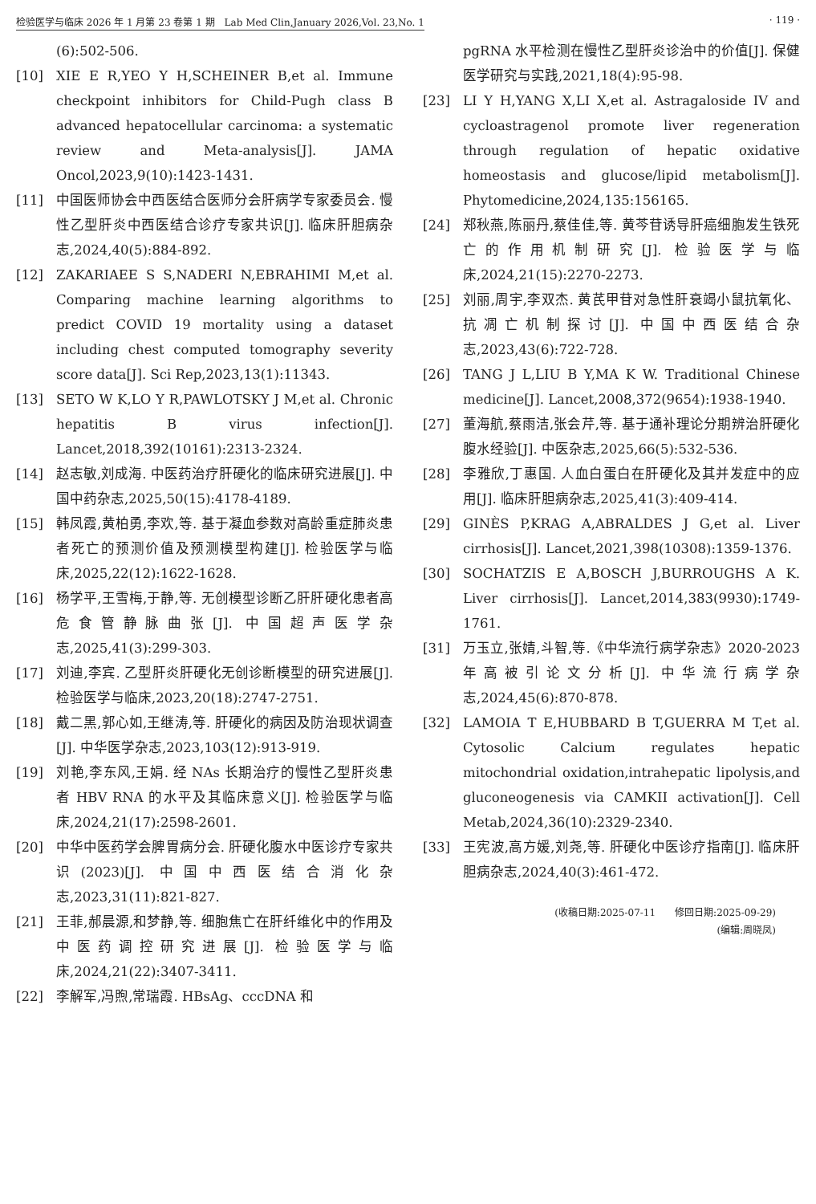检验医学与临床 2026 年 1 月第 23 卷第 1 期　Lab Med Clin,January 2026,Vol. 23,No. 1 · 119 ·
(6):502-506.
[10] XIE E R,YEO Y H,SCHEINER B,et al. Immune checkpoint inhibitors for Child-Pugh class B advanced hepatocellular carcinoma: a systematic review and Meta-analysis[J]. JAMA Oncol,2023,9(10):1423-1431.
[11] 中国医师协会中西医结合医师分会肝病学专家委员会. 慢性乙型肝炎中西医结合诊疗专家共识[J]. 临床肝胆病杂志,2024,40(5):884-892.
[12] ZAKARIAEE S S,NADERI N,EBRAHIMI M,et al. Comparing machine learning algorithms to predict COVID 19 mortality using a dataset including chest computed tomography severity score data[J]. Sci Rep,2023,13(1):11343.
[13] SETO W K,LO Y R,PAWLOTSKY J M,et al. Chronic hepatitis B virus infection[J]. Lancet,2018,392(10161):2313-2324.
[14] 赵志敏,刘成海. 中医药治疗肝硬化的临床研究进展[J]. 中国中药杂志,2025,50(15):4178-4189.
[15] 韩凤霞,黄柏勇,李欢,等. 基于凝血参数对高龄重症肺炎患者死亡的预测价值及预测模型构建[J]. 检验医学与临床,2025,22(12):1622-1628.
[16] 杨学平,王雪梅,于静,等. 无创模型诊断乙肝肝硬化患者高危食管静脉曲张[J]. 中国超声医学杂志,2025,41(3):299-303.
[17] 刘迪,李宾. 乙型肝炎肝硬化无创诊断模型的研究进展[J]. 检验医学与临床,2023,20(18):2747-2751.
[18] 戴二黑,郭心如,王继涛,等. 肝硬化的病因及防治现状调查[J]. 中华医学杂志,2023,103(12):913-919.
[19] 刘艳,李东风,王娟. 经 NAs 长期治疗的慢性乙型肝炎患者 HBV RNA 的水平及其临床意义[J]. 检验医学与临床,2024,21(17):2598-2601.
[20] 中华中医药学会脾胃病分会. 肝硬化腹水中医诊疗专家共识(2023)[J]. 中国中西医结合消化杂志,2023,31(11):821-827.
[21] 王菲,郝晨源,和梦静,等. 细胞焦亡在肝纤维化中的作用及中医药调控研究进展[J]. 检验医学与临床,2024,21(22):3407-3411.
[22] 李解军,冯煦,常瑞霞. HBsAg、cccDNA 和
pgRNA 水平检测在慢性乙型肝炎诊治中的价值[J]. 保健医学研究与实践,2021,18(4):95-98.
[23] LI Y H,YANG X,LI X,et al. Astragaloside IV and cycloastragenol promote liver regeneration through regulation of hepatic oxidative homeostasis and glucose/lipid metabolism[J]. Phytomedicine,2024,135:156165.
[24] 郑秋燕,陈丽丹,蔡佳佳,等. 黄芩苷诱导肝癌细胞发生铁死亡的作用机制研究[J]. 检验医学与临床,2024,21(15):2270-2273.
[25] 刘丽,周宇,李双杰. 黄芪甲苷对急性肝衰竭小鼠抗氧化、抗凋亡机制探讨[J]. 中国中西医结合杂志,2023,43(6):722-728.
[26] TANG J L,LIU B Y,MA K W. Traditional Chinese medicine[J]. Lancet,2008,372(9654):1938-1940.
[27] 董海航,蔡雨洁,张会芹,等. 基于通补理论分期辨治肝硬化腹水经验[J]. 中医杂志,2025,66(5):532-536.
[28] 李雅欣,丁惠国. 人血白蛋白在肝硬化及其并发症中的应用[J]. 临床肝胆病杂志,2025,41(3):409-414.
[29] GINÈS P,KRAG A,ABRALDES J G,et al. Liver cirrhosis[J]. Lancet,2021,398(10308):1359-1376.
[30] SOCHATZIS E A,BOSCH J,BURROUGHS A K. Liver cirrhosis[J]. Lancet,2014,383(9930):1749-1761.
[31] 万玉立,张婧,斗智,等.《中华流行病学杂志》2020-2023 年高被引论文分析[J]. 中华流行病学杂志,2024,45(6):870-878.
[32] LAMOIA T E,HUBBARD B T,GUERRA M T,et al. Cytosolic Calcium regulates hepatic mitochondrial oxidation,intrahepatic lipolysis,and gluconeogenesis via CAMKII activation[J]. Cell Metab,2024,36(10):2329-2340.
[33] 王宪波,高方媛,刘尧,等. 肝硬化中医诊疗指南[J]. 临床肝胆病杂志,2024,40(3):461-472.
(收稿日期:2025-07-11　　修回日期:2025-09-29)
(编辑:周晓凤)